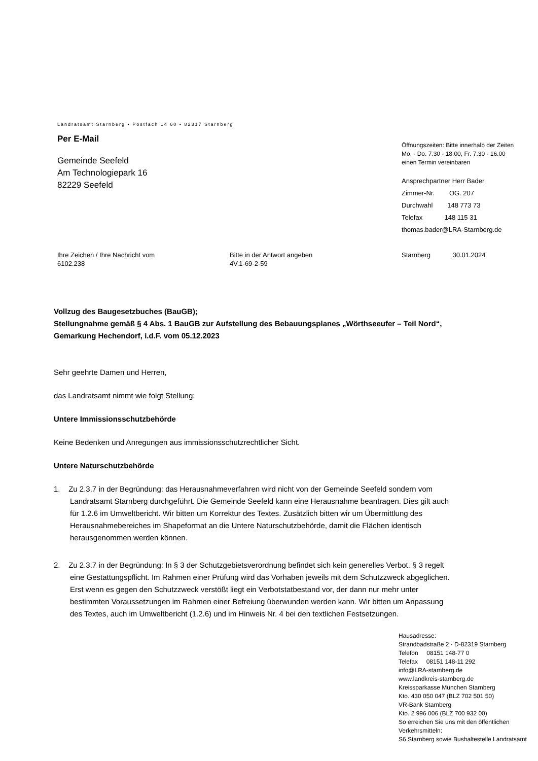Landratsamt Starnberg • Postfach 14 60 • 82317 Starnberg
Per E-Mail
Gemeinde Seefeld
Am Technologiepark 16
82229 Seefeld
Öffnungszeiten: Bitte innerhalb der Zeiten
Mo. - Do. 7.30 - 18.00, Fr. 7.30 - 16.00
einen Termin vereinbaren
Ansprechpartner Herr Bader
Zimmer-Nr. OG. 207
Durchwahl 148 773 73
Telefax 148 115 31
thomas.bader@LRA-Starnberg.de
Ihre Zeichen / Ihre Nachricht vom
6102.238
Bitte in der Antwort angeben
4V.1-69-2-59
Starnberg 30.01.2024
Vollzug des Baugesetzbuches (BauGB);
Stellungnahme gemäß § 4 Abs. 1 BauGB zur Aufstellung des Bebauungsplanes „Wörthseeufer – Teil Nord“, Gemarkung Hechendorf, i.d.F. vom 05.12.2023
Sehr geehrte Damen und Herren,
das Landratsamt nimmt wie folgt Stellung:
Untere Immissionsschutzbehörde
Keine Bedenken und Anregungen aus immissionsschutzrechtlicher Sicht.
Untere Naturschutzbehörde
1. Zu 2.3.7 in der Begründung: das Herausnahmeverfahren wird nicht von der Gemeinde Seefeld sondern vom Landratsamt Starnberg durchgeführt. Die Gemeinde Seefeld kann eine Herausnahme beantragen. Dies gilt auch für 1.2.6 im Umweltbericht. Wir bitten um Korrektur des Textes. Zusätzlich bitten wir um Übermittlung des Herausnahmebereiches im Shapeformat an die Untere Naturschutzbehörde, damit die Flächen identisch herausgenommen werden können.
2. Zu 2.3.7 in der Begründung: In § 3 der Schutzgebietsverordnung befindet sich kein generelles Verbot. § 3 regelt eine Gestattungspflicht. Im Rahmen einer Prüfung wird das Vorhaben jeweils mit dem Schutzzweck abgeglichen. Erst wenn es gegen den Schutzzweck verstößt liegt ein Verbotstatbestand vor, der dann nur mehr unter bestimmten Voraussetzungen im Rahmen einer Befreiung überwunden werden kann. Wir bitten um Anpassung des Textes, auch im Umweltbericht (1.2.6) und im Hinweis Nr. 4 bei den textlichen Festsetzungen.
Hausadresse:
Strandbadstraße 2 · D-82319 Starnberg
Telefon 08151 148-77 0
Telefax 08151 148-11 292
info@LRA-starnberg.de
www.landkreis-starnberg.de
Kreissparkasse München Starnberg
Kto. 430 050 047 (BLZ 702 501 50)
VR-Bank Starnberg
Kto. 2 996 006 (BLZ 700 932 00)
So erreichen Sie uns mit den öffentlichen Verkehrsmitteln:
S6 Starnberg sowie Bushaltestelle Landratsamt